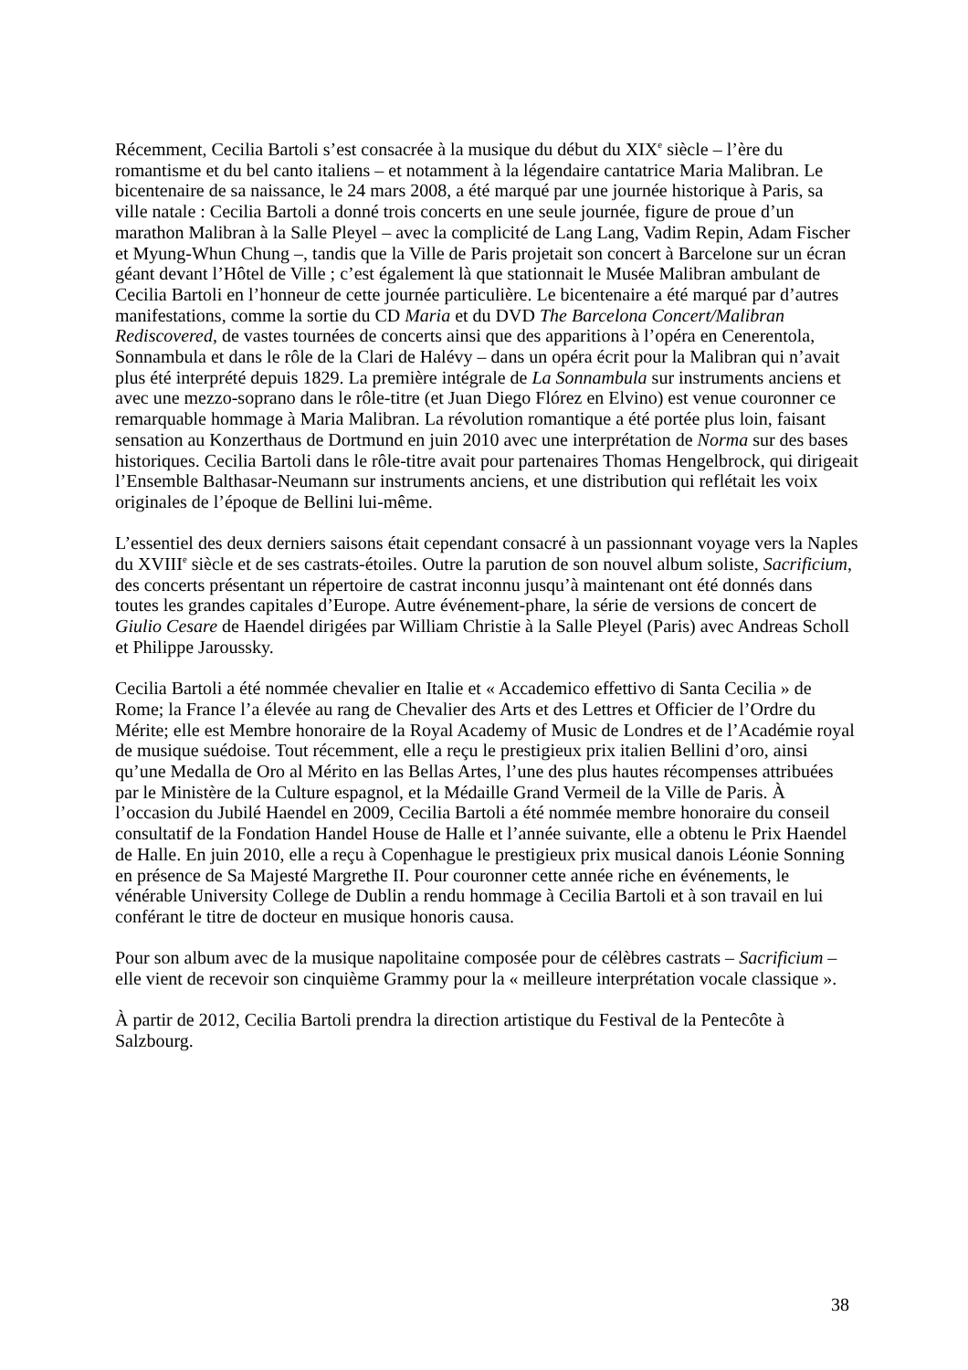Récemment, Cecilia Bartoli s’est consacrée à la musique du début du XIX<sup>e</sup> siècle – l’ère du romantisme et du bel canto italiens – et notamment à la légendaire cantatrice Maria Malibran. Le bicentenaire de sa naissance, le 24 mars 2008, a été marqué par une journée historique à Paris, sa ville natale : Cecilia Bartoli a donné trois concerts en une seule journée, figure de proue d’un marathon Malibran à la Salle Pleyel – avec la complicité de Lang Lang, Vadim Repin, Adam Fischer et Myung-Whun Chung –, tandis que la Ville de Paris projetait son concert à Barcelone sur un écran géant devant l’Hôtel de Ville ; c’est également là que stationnait le Musée Malibran ambulant de Cecilia Bartoli en l’honneur de cette journée particulière. Le bicentenaire a été marqué par d’autres manifestations, comme la sortie du CD Maria et du DVD The Barcelona Concert/Malibran Rediscovered, de vastes tournées de concerts ainsi que des apparitions à l’opéra en Cenerentola, Sonnambula et dans le rôle de la Clari de Halévy – dans un opéra écrit pour la Malibran qui n’avait plus été interprété depuis 1829. La première intégrale de La Sonnambula sur instruments anciens et avec une mezzo-soprano dans le rôle-titre (et Juan Diego Flórez en Elvino) est venue couronner ce remarquable hommage à Maria Malibran. La révolution romantique a été portée plus loin, faisant sensation au Konzerthaus de Dortmund en juin 2010 avec une interprétation de Norma sur des bases historiques. Cecilia Bartoli dans le rôle-titre avait pour partenaires Thomas Hengelbrock, qui dirigeait l’Ensemble Balthasar-Neumann sur instruments anciens, et une distribution qui reflétait les voix originales de l’époque de Bellini lui-même.
L’essentiel des deux derniers saisons était cependant consacré à un passionnant voyage vers la Naples du XVIII<sup>e</sup> siècle et de ses castrats-étoiles. Outre la parution de son nouvel album soliste, Sacrificium, des concerts présentant un répertoire de castrat inconnu jusqu’à maintenant ont été donnés dans toutes les grandes capitales d’Europe. Autre événement-phare, la série de versions de concert de Giulio Cesare de Haendel dirigées par William Christie à la Salle Pleyel (Paris) avec Andreas Scholl et Philippe Jaroussky.
Cecilia Bartoli a été nommée chevalier en Italie et « Accademico effettivo di Santa Cecilia » de Rome; la France l’a élevée au rang de Chevalier des Arts et des Lettres et Officier de l’Ordre du Mérite; elle est Membre honoraire de la Royal Academy of Music de Londres et de l’Académie royal de musique suédoise. Tout récemment, elle a reçu le prestigieux prix italien Bellini d’oro, ainsi qu’une Medalla de Oro al Mérito en las Bellas Artes, l’une des plus hautes récompenses attribuées par le Ministère de la Culture espagnol, et la Médaille Grand Vermeil de la Ville de Paris. À l’occasion du Jubilé Haendel en 2009, Cecilia Bartoli a été nommée membre honoraire du conseil consultatif de la Fondation Handel House de Halle et l’année suivante, elle a obtenu le Prix Haendel de Halle. En juin 2010, elle a reçu à Copenhague le prestigieux prix musical danois Léonie Sonning en présence de Sa Majesté Margrethe II. Pour couronner cette année riche en événements, le vénérable University College de Dublin a rendu hommage à Cecilia Bartoli et à son travail en lui conférant le titre de docteur en musique honoris causa.
Pour son album avec de la musique napolitaine composée pour de célèbres castrats – Sacrificium – elle vient de recevoir son cinquième Grammy pour la « meilleure interprétation vocale classique ».
À partir de 2012, Cecilia Bartoli prendra la direction artistique du Festival de la Pentecôte à Salzbourg.
38